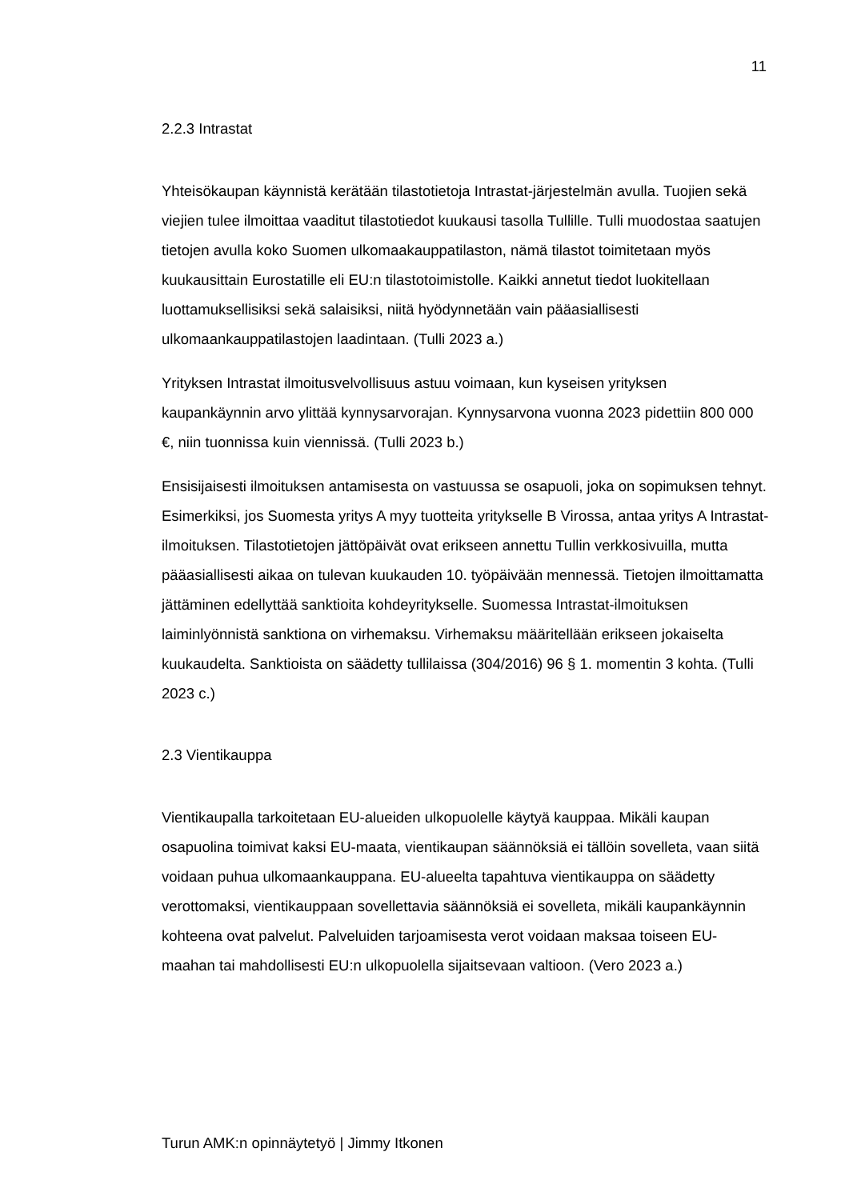11
2.2.3 Intrastat
Yhteisökaupan käynnistä kerätään tilastotietoja Intrastat-järjestelmän avulla. Tuojien sekä viejien tulee ilmoittaa vaaditut tilastotiedot kuukausi tasolla Tullille. Tulli muodostaa saatujen tietojen avulla koko Suomen ulkomaakauppatilaston, nämä tilastot toimitetaan myös kuukausittain Eurostatille eli EU:n tilastotoimistolle. Kaikki annetut tiedot luokitellaan luottamuksellisiksi sekä salaisiksi, niitä hyödynnetään vain pääasiallisesti ulkomaankauppatilastojen laadintaan. (Tulli 2023 a.)
Yrityksen Intrastat ilmoitusvelvollisuus astuu voimaan, kun kyseisen yrityksen kaupankäynnin arvo ylittää kynnysarvorajan. Kynnysarvona vuonna 2023 pidettiin 800 000 €, niin tuonnissa kuin viennissä. (Tulli 2023 b.)
Ensisijaisesti ilmoituksen antamisesta on vastuussa se osapuoli, joka on sopimuksen tehnyt. Esimerkiksi, jos Suomesta yritys A myy tuotteita yritykselle B Virossa, antaa yritys A Intrastat-ilmoituksen. Tilastotietojen jättöpäivät ovat erikseen annettu Tullin verkkosivuilla, mutta pääasiallisesti aikaa on tulevan kuukauden 10. työpäivään mennessä. Tietojen ilmoittamatta jättäminen edellyttää sanktioita kohdeyritykselle. Suomessa Intrastat-ilmoituksen laiminlyönnistä sanktiona on virhemaksu. Virhemaksu määritellään erikseen jokaiselta kuukaudelta. Sanktioista on säädetty tullilaissa (304/2016) 96 § 1. momentin 3 kohta. (Tulli 2023 c.)
2.3 Vientikauppa
Vientikaupalla tarkoitetaan EU-alueiden ulkopuolelle käytyä kauppaa. Mikäli kaupan osapuolina toimivat kaksi EU-maata, vientikaupan säännöksiä ei tällöin sovelleta, vaan siitä voidaan puhua ulkomaankauppana. EU-alueelta tapahtuva vientikauppa on säädetty verottomaksi, vientikauppaan sovellettavia säännöksiä ei sovelleta, mikäli kaupankäynnin kohteena ovat palvelut. Palveluiden tarjoamisesta verot voidaan maksaa toiseen EU-maahan tai mahdollisesti EU:n ulkopuolella sijaitsevaan valtioon. (Vero 2023 a.)
Turun AMK:n opinnäytetyö | Jimmy Itkonen